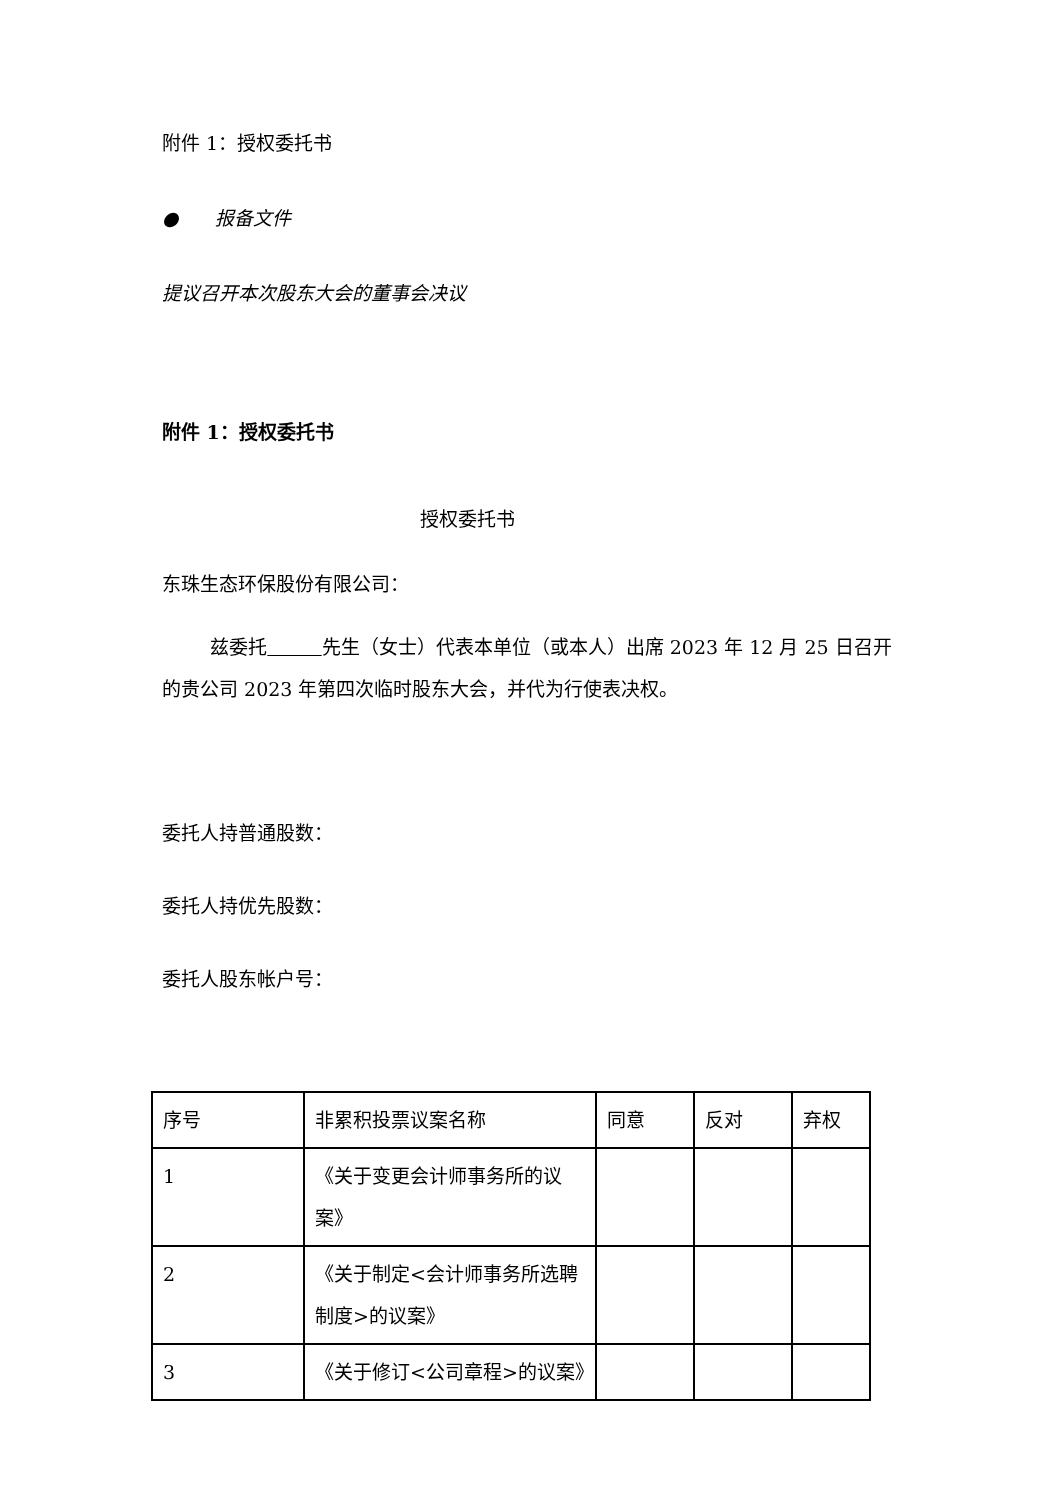附件 1：授权委托书
● 报备文件
提议召开本次股东大会的董事会决议
附件 1：授权委托书
授权委托书
东珠生态环保股份有限公司：
兹委托 先生（女士）代表本单位（或本人）出席 2023 年 12 月 25 日召开的贵公司 2023 年第四次临时股东大会，并代为行使表决权。
委托人持普通股数：
委托人持优先股数：
委托人股东帐户号：
| 序号 | 非累积投票议案名称 | 同意 | 反对 | 弃权 |
| 1 | 《关于变更会计师事务所的议案》 | | | |
| 2 | 《关于制定<会计师事务所选聘制度>的议案》 | | | |
| 3 | 《关于修订<公司章程>的议案》 | | | |